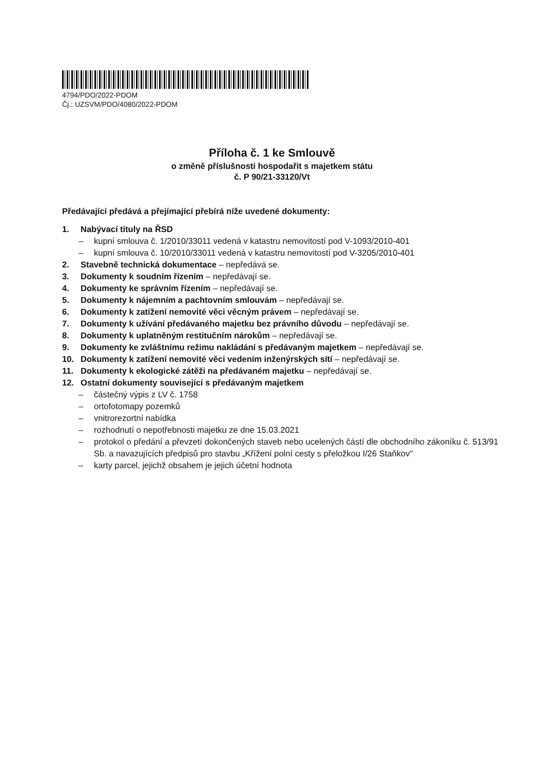4794/PDO/2022-PDOM
Čj.: UZSVM/PDO/4080/2022-PDOM
Příloha č. 1 ke Smlouvě
o změně příslušnosti hospodařit s majetkem státu
č. P 90/21-33120/Vt
Předávající předává a přejímající přebírá níže uvedené dokumenty:
1. Nabývací tituly na ŘSD
– kupní smlouva č. 1/2010/33011 vedená v katastru nemovitostí pod V-1093/2010-401
– kupní smlouva č. 10/2010/33011 vedená v katastru nemovitostí pod V-3205/2010-401
2. Stavebně technická dokumentace – nepředává se.
3. Dokumenty k soudním řízením – nepředávají se.
4. Dokumenty ke správním řízením – nepředávají se.
5. Dokumenty k nájemním a pachtovním smlouvám – nepředávají se.
6. Dokumenty k zatížení nemovité věci věcným právem – nepředávají se.
7. Dokumenty k užívání předávaného majetku bez právního důvodu – nepředávají se.
8. Dokumenty k uplatněným restitučním nárokům – nepředávají se.
9. Dokumenty ke zvláštnímu režimu nakládání s předávaným majetkem – nepředávají se.
10. Dokumenty k zatížení nemovité věci vedením inženýrských sítí – nepředávají se.
11. Dokumenty k ekologické zátěži na předávaném majetku – nepředávají se.
12. Ostatní dokumenty související s předávaným majetkem
– částečný výpis z LV č. 1758
– ortofotomapy pozemků
– vnitrorezortní nabídka
– rozhodnutí o nepotřebnosti majetku ze dne 15.03.2021
– protokol o předání a převzetí dokončených staveb nebo ucelených částí dle obchodního zákoníku č. 513/91 Sb. a navazujících předpisů pro stavbu „Křížení polní cesty s přeložkou I/26 Staňkov"
– karty parcel, jejichž obsahem je jejich účetní hodnota